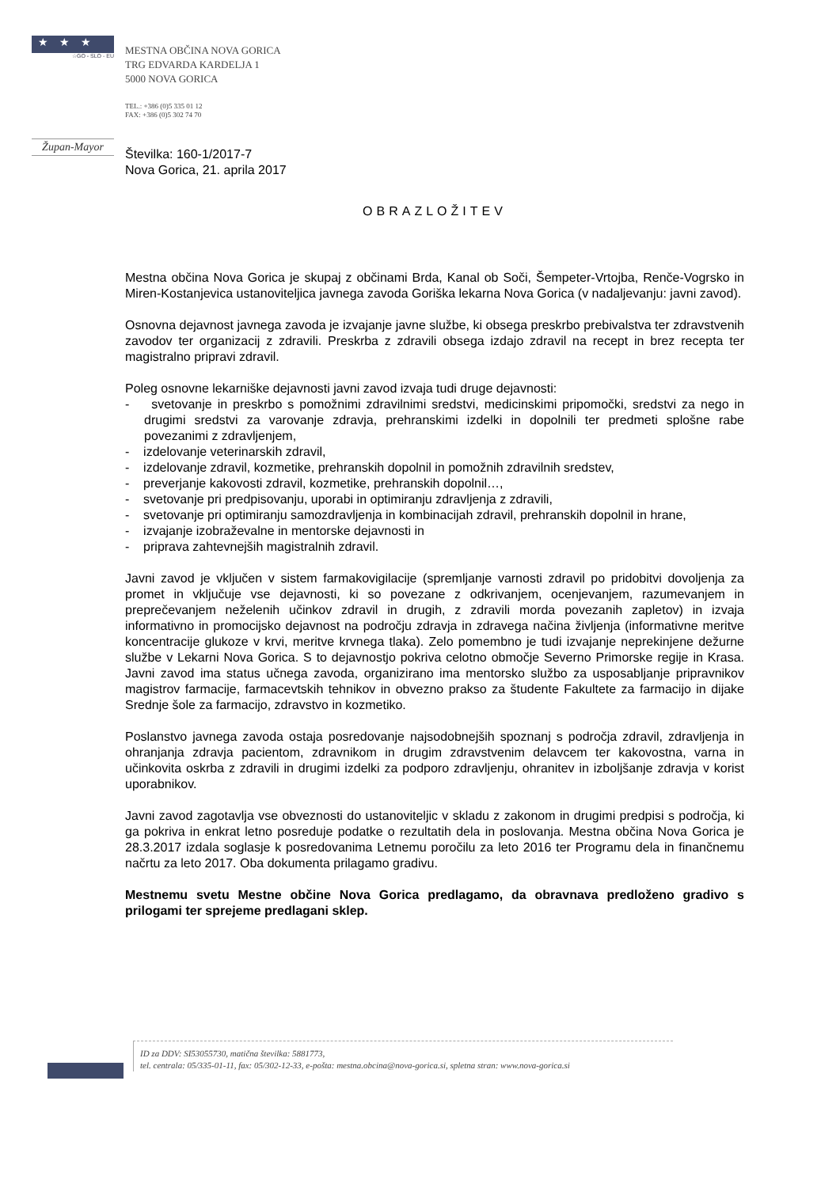★★★
☆GO - SLO - EU
Župan-Mayor
MESTNA OBČINA NOVA GORICA
TRG EDVARDA KARDELJA 1
5000 NOVA GORICA
TEL.: +386 (0)5 335 01 12
FAX: +386 (0)5 302 74 70
Številka: 160-1/2017-7
Nova Gorica, 21. aprila 2017
OBRAZLOŽITEV
Mestna občina Nova Gorica je skupaj z občinami Brda, Kanal ob Soči, Šempeter-Vrtojba, Renče-Vogrsko in Miren-Kostanjevica ustanoviteljica javnega zavoda Goriška lekarna Nova Gorica (v nadaljevanju: javni zavod).
Osnovna dejavnost javnega zavoda je izvajanje javne službe, ki obsega preskrbo prebivalstva ter zdravstvenih zavodov ter organizacij z zdravili. Preskrba z zdravili obsega izdajo zdravil na recept in brez recepta ter magistralno pripravi zdravil.
Poleg osnovne lekarniške dejavnosti javni zavod izvaja tudi druge dejavnosti:
- svetovanje in preskrbo s pomožnimi zdravilnimi sredstvi, medicinskimi pripomočki, sredstvi za nego in drugimi sredstvi za varovanje zdravja, prehranskimi izdelki in dopolnili ter predmeti splošne rabe povezanimi z zdravljenjem,
- izdelovanje veterinarskih zdravil,
- izdelovanje zdravil, kozmetike, prehranskih dopolnil in pomožnih zdravilnih sredstev,
- preverjanje kakovosti zdravil, kozmetike, prehranskih dopolnil…,
- svetovanje pri predpisovanju, uporabi in optimiranju zdravljenja z zdravili,
- svetovanje pri optimiranju samozdravljenja in kombinacijah zdravil, prehranskih dopolnil in hrane,
- izvajanje izobraževalne in mentorske dejavnosti in
- priprava zahtevnejših magistralnih zdravil.
Javni zavod je vključen v sistem farmakovigilacije (spremljanje varnosti zdravil po pridobitvi dovoljenja za promet in vključuje vse dejavnosti, ki so povezane z odkrivanjem, ocenjevanjem, razumevanjem in preprečevanjem neželenih učinkov zdravil in drugih, z zdravili morda povezanih zapletov) in izvaja informativno in promocijsko dejavnost na področju zdravja in zdravega načina življenja (informativne meritve koncentracije glukoze v krvi, meritve krvnega tlaka). Zelo pomembno je tudi izvajanje neprekinjene dežurne službe v Lekarni Nova Gorica. S to dejavnostjo pokriva celotno območje Severno Primorske regije in Krasa. Javni zavod ima status učnega zavoda, organizirano ima mentorsko službo za usposabljanje pripravnikov magistrov farmacije, farmacevtskih tehnikov in obvezno prakso za študente Fakultete za farmacijo in dijake Srednje šole za farmacijo, zdravstvo in kozmetiko.
Poslanstvo javnega zavoda ostaja posredovanje najsodobnejših spoznanj s področja zdravil, zdravljenja in ohranjanja zdravja pacientom, zdravnikom in drugim zdravstvenim delavcem ter kakovostna, varna in učinkovita oskrba z zdravili in drugimi izdelki za podporo zdravljenju, ohranitev in izboljšanje zdravja v korist uporabnikov.
Javni zavod zagotavlja vse obveznosti do ustanoviteljic v skladu z zakonom in drugimi predpisi s področja, ki ga pokriva in enkrat letno posreduje podatke o rezultatih dela in poslovanja. Mestna občina Nova Gorica je 28.3.2017 izdala soglasje k posredovanima Letnemu poročilu za leto 2016 ter Programu dela in finančnemu načrtu za leto 2017. Oba dokumenta prilagamo gradivu.
Mestnemu svetu Mestne občine Nova Gorica predlagamo, da obravnava predloženo gradivo s prilogami ter sprejeme predlagani sklep.
ID za DDV: SI53055730, matična številka: 5881773,
tel. centrala: 05/335-01-11, fax: 05/302-12-33, e-pošta: mestna.obcina@nova-gorica.si, spletna stran: www.nova-gorica.si